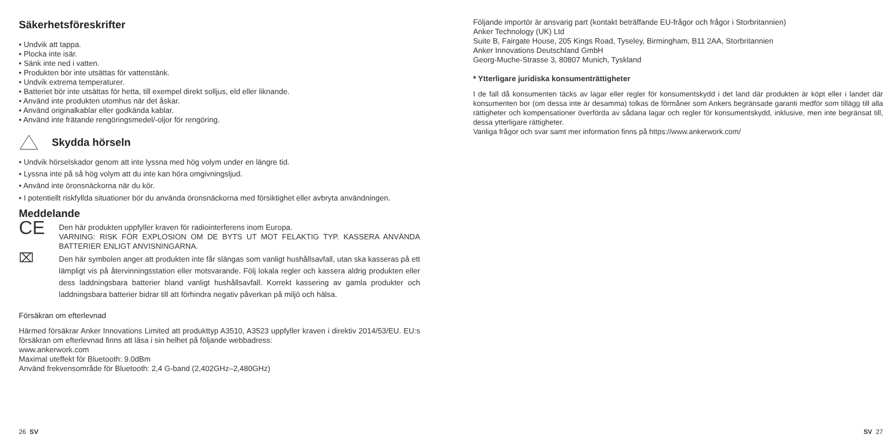Säkerhetsföreskrifter
• Undvik att tappa.
• Plocka inte isär.
• Sänk inte ned i vatten.
• Produkten bör inte utsättas för vattenstänk.
• Undvik extrema temperaturer.
• Batteriet bör inte utsättas för hetta, till exempel direkt solljus, eld eller liknande.
• Använd inte produkten utomhus när det åskar.
• Använd originalkablar eller godkända kablar.
• Använd inte frätande rengöringsmedel/-oljor för rengöring.
Skydda hörseln
• Undvik hörselskador genom att inte lyssna med hög volym under en längre tid.
• Lyssna inte på så hög volym att du inte kan höra omgivningsljud.
• Använd inte öronsnäckorna när du kör.
• I potentiellt riskfyllda situationer bör du använda öronsnäckorna med försiktighet eller avbryta användningen.
Meddelande
CE
Den här produkten uppfyller kraven för radiointerferens inom Europa.
VARNING: RISK FÖR EXPLOSION OM DE BYTS UT MOT FELAKTIG TYP. KASSERA ANVÄNDA BATTERIER ENLIGT ANVISNINGARNA.
⌧
Den här symbolen anger att produkten inte får slängas som vanligt hushållsavfall, utan ska kasseras på ett lämpligt vis på återvinningsstation eller motsvarande. Följ lokala regler och kassera aldrig produkten eller dess laddningsbara batterier bland vanligt hushållsavfall. Korrekt kassering av gamla produkter och laddningsbara batterier bidrar till att förhindra negativ påverkan på miljö och hälsa.
Försäkran om efterlevnad
Härmed försäkrar Anker Innovations Limited att produkttyp A3510, A3523 uppfyller kraven i direktiv 2014/53/EU. EU:s försäkran om efterlevnad finns att läsa i sin helhet på följande webbadress:
www.ankerwork.com
Maximal uteffekt för Bluetooth: 9.0dBm
Använd frekvensområde för Bluetooth: 2,4 G-band (2,402GHz–2,480GHz)
26 SV
Följande importör är ansvarig part (kontakt beträffande EU-frågor och frågor i Storbritannien)
Anker Technology (UK) Ltd
Suite B, Fairgate House, 205 Kings Road, Tyseley, Birmingham, B11 2AA, Storbritannien
Anker Innovations Deutschland GmbH
Georg-Muche-Strasse 3, 80807 Munich, Tyskland
* Ytterligare juridiska konsumenträttigheter
I de fall då konsumenten täcks av lagar eller regler för konsumentskydd i det land där produkten är köpt eller i landet där konsumenten bor (om dessa inte är desamma) tolkas de förmåner som Ankers begränsade garanti medför som tillägg till alla rättigheter och kompensationer överförda av sådana lagar och regler för konsumentskydd, inklusive, men inte begränsat till, dessa ytterligare rättigheter.
Vanliga frågor och svar samt mer information finns på https://www.ankerwork.com/
SV 27